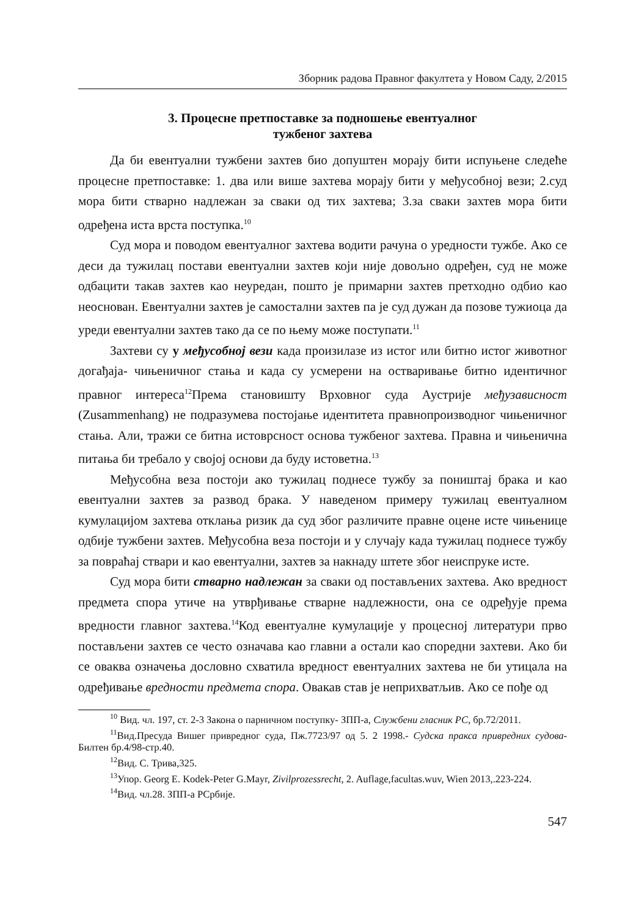Зборник радова Правног факултета у Новом Саду, 2/2015
3. Процесне претпоставке за подношење евентуалног
тужбеног захтева
Да би евентуални тужбени захтев био допуштен морају бити испуњене следеће процесне претпоставке: 1. два или више захтева морају бити у међусобној вези; 2.суд мора бити стварно надлежан за сваки од тих захтева; 3.за сваки захтев мора бити одређена иста врста поступка.<sup>10</sup>
Суд мора и поводом евентуалног захтева водити рачуна о уредности тужбе. Ако се деси да тужилац постави евентуални захтев који није довољно одређен, суд не може одбацити такав захтев као неуредан, пошто је примарни захтев претходно одбио као неоснован. Евентуални захтев је самостални захтев па је суд дужан да позове тужиоца да уреди евентуални захтев тако да се по њему може поступати.<sup>11</sup>
Захтеви су у међусобној вези када произилазе из истог или битно истог животног догађаја- чињеничног стања и када су усмерени на остваривање битно идентичног правног интереса<sup>12</sup>Према становишту Врховног суда Аустрије међузависност (Zusammenhang) не подразумева постојање идентитета правнопроизводног чињеничног стања. Али, тражи се битна истоврсност основа тужбеног захтева. Правна и чињенична питања би требало у својој основи да буду истоветна.<sup>13</sup>
Међусобна веза постоји ако тужилац поднесе тужбу за поништај брака и као евентуални захтев за развод брака. У наведеном примеру тужилац евентуалном кумулацијом захтева отклања ризик да суд због различите правне оцене исте чињенице одбије тужбени захтев. Међусобна веза постоји и у случају када тужилац поднесе тужбу за повраћај ствари и као евентуални, захтев за накнаду штете због неиспруке исте.
Суд мора бити стварно надлежан за сваки од постављених захтева. Ако вредност предмета спора утиче на утврђивање стварне надлежности, она се одређује према вредности главног захтева.<sup>14</sup>Код евентуалне кумулације у процесној литератури прво постављени захтев се често означава као главни а остали као споредни захтеви. Ако би се оваква означења дословно схватила вредност евентуалних захтева не би утицала на одређивање вредности предмета спора. Овакав став је неприхватљив. Ако се пође од
<sup>10</sup> Вид. чл. 197, ст. 2-3 Закона о парничном поступку- ЗПП-а, Службени гласник РС, бр.72/2011.
<sup>11</sup> Вид.Пресуда Вишег привредног суда, Пж.7723/97 од 5. 2 1998.- Судска пракса привредних судова- Билтен бр.4/98-стр.40.
<sup>12</sup> Вид. С. Трива,325.
<sup>13</sup> Упор. Georg E. Kodek-Peter G.Mayr, Zivilprozessrecht, 2. Auflage,facultas.wuv, Wien 2013,.223-224.
<sup>14</sup> Вид. чл.28. ЗПП-а РСрбије.
547